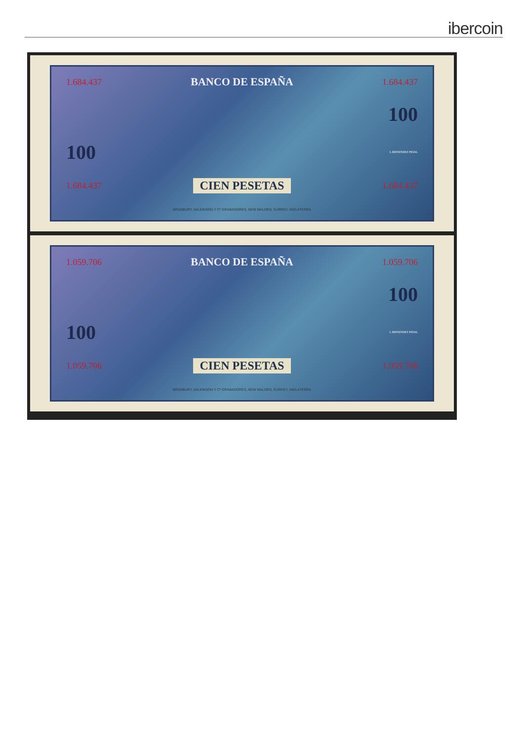ibercoin
1.684.437 BANCO DE ESPAÑA 1.684.437
100
100 L.MENENDEZ PIDAL
1.684.437 CIEN PESETAS 1.684.437
BRADBURY, WILKINSON Y Cª GRABADORES, NEW MALDEN, SURREY, INGLATERRA
1.059.706 BANCO DE ESPAÑA 1.059.706
100
100 L.MENENDEZ PIDAL
1.059.706 CIEN PESETAS 1.059.706
BRADBURY, WILKINSON Y Cª GRABADORES, NEW MALDEN, SURREY, INGLATERRA